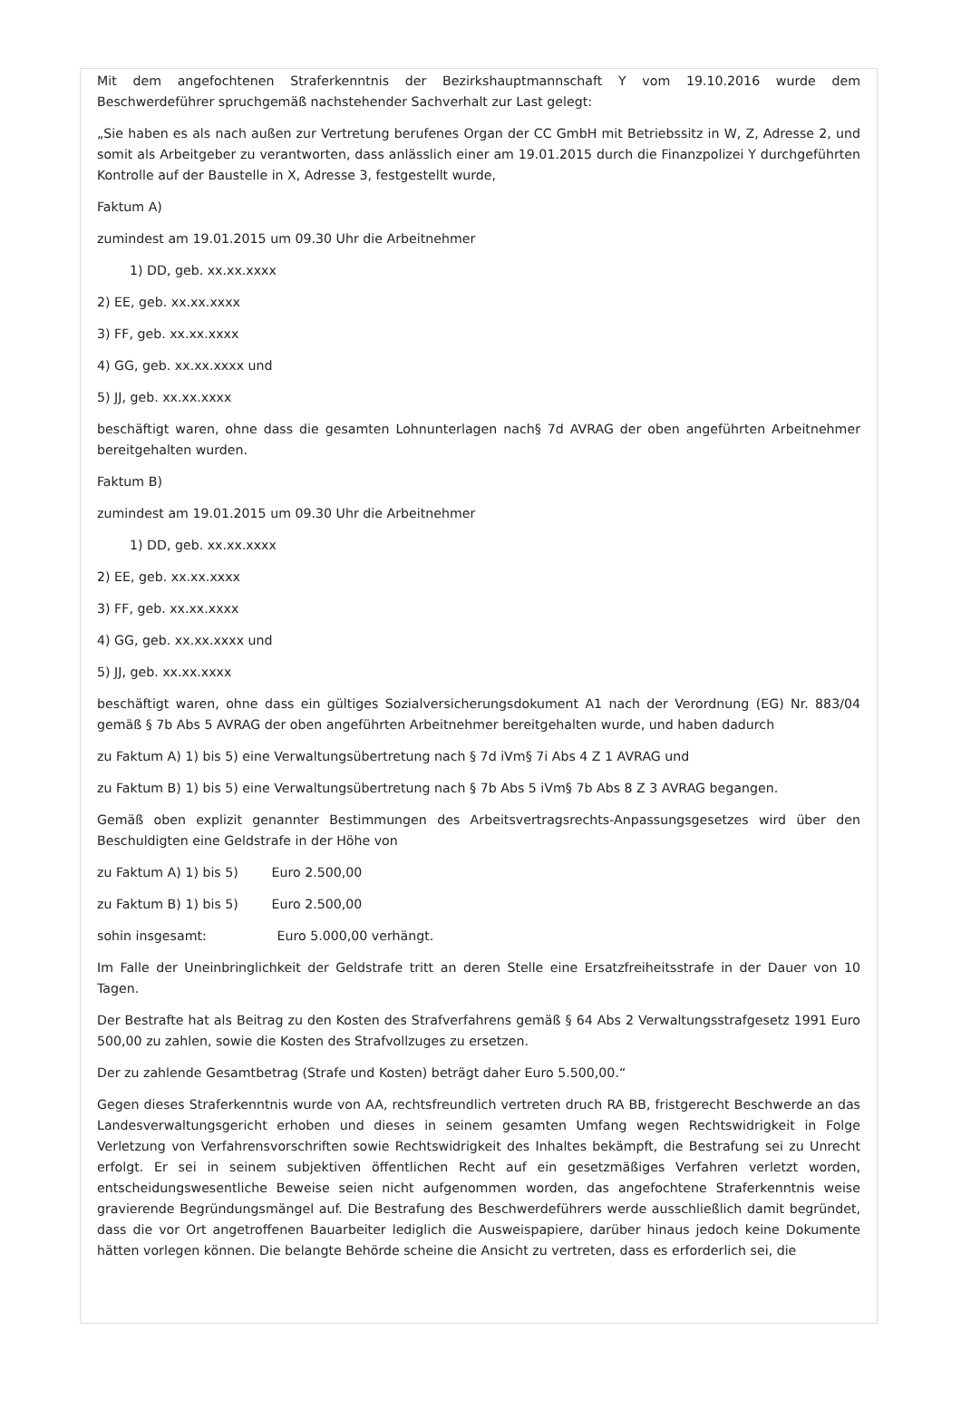Mit dem angefochtenen Straferkenntnis der Bezirkshauptmannschaft Y vom 19.10.2016 wurde dem Beschwerdeführer spruchgemäß nachstehender Sachverhalt zur Last gelegt:
„Sie haben es als nach außen zur Vertretung berufenes Organ der CC GmbH mit Betriebssitz in W, Z, Adresse 2, und somit als Arbeitgeber zu verantworten, dass anlässlich einer am 19.01.2015 durch die Finanzpolizei Y durchgeführten Kontrolle auf der Baustelle in X, Adresse 3, festgestellt wurde,
Faktum A)
zumindest am 19.01.2015 um 09.30 Uhr die Arbeitnehmer
1) DD, geb. xx.xx.xxxx
2) EE, geb. xx.xx.xxxx
3) FF, geb. xx.xx.xxxx
4) GG, geb. xx.xx.xxxx und
5) JJ, geb. xx.xx.xxxx
beschäftigt waren, ohne dass die gesamten Lohnunterlagen nach§ 7d AVRAG der oben angeführten Arbeitnehmer bereitgehalten wurden.
Faktum B)
zumindest am 19.01.2015 um 09.30 Uhr die Arbeitnehmer
1) DD, geb. xx.xx.xxxx
2) EE, geb. xx.xx.xxxx
3) FF, geb. xx.xx.xxxx
4) GG, geb. xx.xx.xxxx und
5) JJ, geb. xx.xx.xxxx
beschäftigt waren, ohne dass ein gültiges Sozialversicherungsdokument A1 nach der Verordnung (EG) Nr. 883/04 gemäß § 7b Abs 5 AVRAG der oben angeführten Arbeitnehmer bereitgehalten wurde, und haben dadurch
zu Faktum A) 1) bis 5) eine Verwaltungsübertretung nach § 7d iVm§ 7i Abs 4 Z 1 AVRAG und
zu Faktum B) 1) bis 5) eine Verwaltungsübertretung nach § 7b Abs 5 iVm§ 7b Abs 8 Z 3 AVRAG begangen.
Gemäß oben explizit genannter Bestimmungen des Arbeitsvertragsrechts-Anpassungsgesetzes wird über den Beschuldigten eine Geldstrafe in der Höhe von
zu Faktum A) 1) bis 5) Euro 2.500,00
zu Faktum B) 1) bis 5) Euro 2.500,00
sohin insgesamt: Euro 5.000,00 verhängt.
Im Falle der Uneinbringlichkeit der Geldstrafe tritt an deren Stelle eine Ersatzfreiheitsstrafe in der Dauer von 10 Tagen.
Der Bestrafte hat als Beitrag zu den Kosten des Strafverfahrens gemäß § 64 Abs 2 Verwaltungsstrafgesetz 1991 Euro 500,00 zu zahlen, sowie die Kosten des Strafvollzuges zu ersetzen.
Der zu zahlende Gesamtbetrag (Strafe und Kosten) beträgt daher Euro 5.500,00.“
Gegen dieses Straferkenntnis wurde von AA, rechtsfreundlich vertreten druch RA BB, fristgerecht Beschwerde an das Landesverwaltungsgericht erhoben und dieses in seinem gesamten Umfang wegen Rechtswidrigkeit in Folge Verletzung von Verfahrensvorschriften sowie Rechtswidrigkeit des Inhaltes bekämpft, die Bestrafung sei zu Unrecht erfolgt. Er sei in seinem subjektiven öffentlichen Recht auf ein gesetzmäßiges Verfahren verletzt worden, entscheidungswesentliche Beweise seien nicht aufgenommen worden, das angefochtene Straferkenntnis weise gravierende Begründungsmängel auf. Die Bestrafung des Beschwerdeführers werde ausschließlich damit begründet, dass die vor Ort angetroffenen Bauarbeiter lediglich die Ausweispapiere, darüber hinaus jedoch keine Dokumente hätten vorlegen können. Die belangte Behörde scheine die Ansicht zu vertreten, dass es erforderlich sei, die